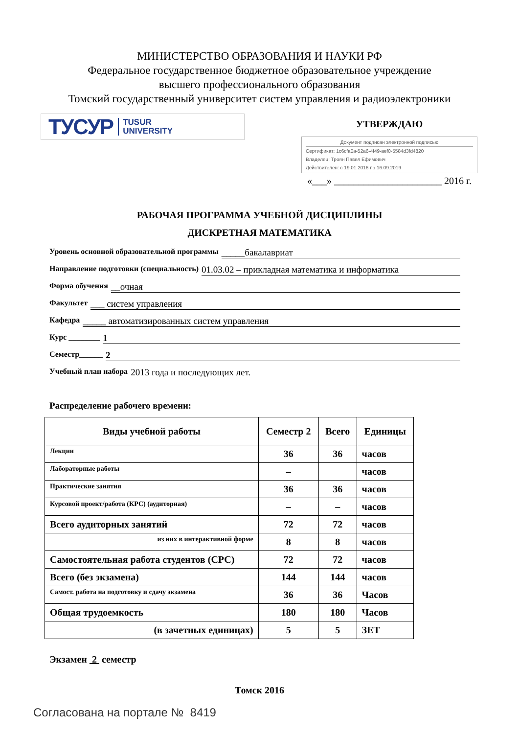МИНИСТЕРСТВО ОБРАЗОВАНИЯ И НАУКИ РФ
Федеральное государственное бюджетное образовательное учреждение
высшего профессионального образования
Томский государственный университет систем управления и радиоэлектроники
ТУСУР TUSUR
UNIVERSITY
УТВЕРЖДАЮ
Документ подписан электронной подписью
Сертификат: 1c6cfa0a-52a6-4f49-aef0-5584d3fd4820
Владелец: Троян Павел Ефимович
Действителен: с 19.01.2016 по 16.09.2019
«___» ______________________ 2016 г.
РАБОЧАЯ ПРОГРАММА УЧЕБНОЙ ДИСЦИПЛИНЫ
ДИСКРЕТНАЯ МАТЕМАТИКА
Уровень основной образовательной программы _____бакалавриат
Направление подготовки (специальность) 01.03.02 – прикладная математика и информатика
Форма обучения __очная
Факультет ___ систем управления
Кафедра _____ автоматизированных систем управления
Курс ________ 1
Семестр______ 2
Учебный план набора 2013 года и последующих лет.
Распределение рабочего времени:
| Виды учебной работы | Семестр 2 | Всего | Единицы |
| --- | --- | --- | --- |
| Лекции | 36 | 36 | часов |
| Лабораторные работы | – | | часов |
| Практические занятия | 36 | 36 | часов |
| Курсовой проект/работа (КРС) (аудиторная) | – | – | часов |
| Всего аудиторных занятий | 72 | 72 | часов |
| из них в интерактивной форме | 8 | 8 | часов |
| Самостоятельная работа студентов (СРС) | 72 | 72 | часов |
| Всего (без экзамена) | 144 | 144 | часов |
| Самост. работа на подготовку и сдачу экзамена | 36 | 36 | Часов |
| Общая трудоемкость | 180 | 180 | Часов |
| (в зачетных единицах) | 5 | 5 | ЗЕТ |
Экзамен 2 семестр
Томск 2016
Согласована на портале № 8419